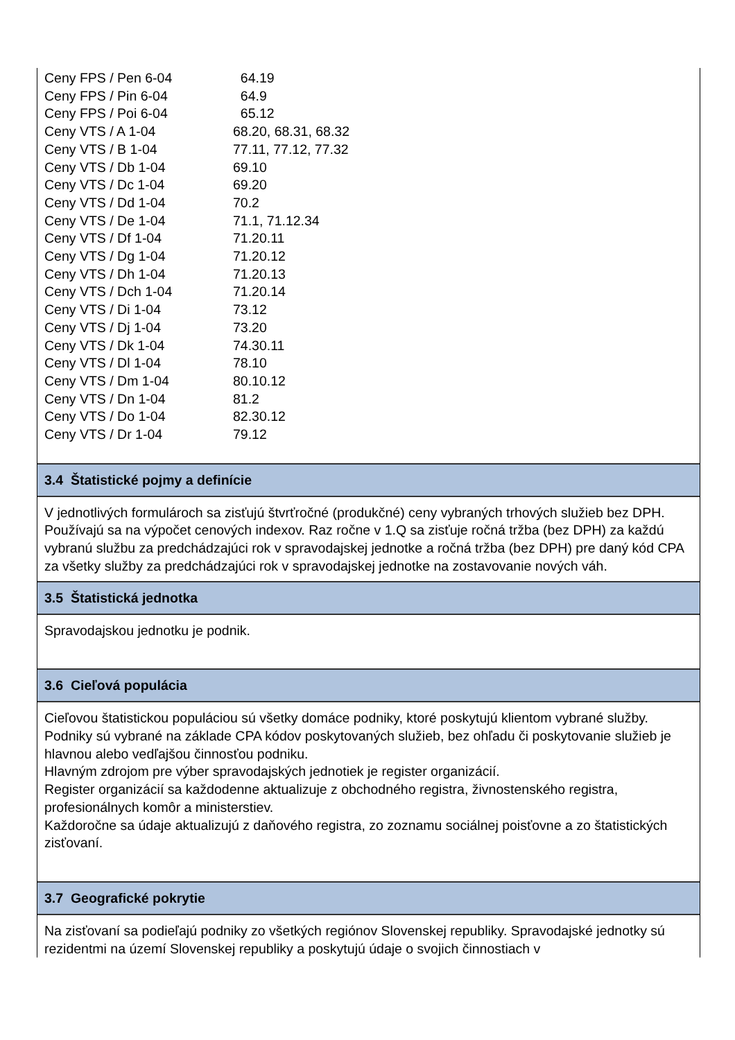| Ceny FPS / Pen 6-04 | 64.19 |
| Ceny FPS / Pin 6-04 | 64.9 |
| Ceny FPS / Poi 6-04 | 65.12 |
| Ceny VTS / A 1-04 | 68.20, 68.31, 68.32 |
| Ceny VTS / B 1-04 | 77.11, 77.12, 77.32 |
| Ceny VTS / Db 1-04 | 69.10 |
| Ceny VTS / Dc 1-04 | 69.20 |
| Ceny VTS / Dd 1-04 | 70.2 |
| Ceny VTS / De 1-04 | 71.1, 71.12.34 |
| Ceny VTS / Df 1-04 | 71.20.11 |
| Ceny VTS / Dg 1-04 | 71.20.12 |
| Ceny VTS / Dh 1-04 | 71.20.13 |
| Ceny VTS / Dch 1-04 | 71.20.14 |
| Ceny VTS / Di 1-04 | 73.12 |
| Ceny VTS / Dj 1-04 | 73.20 |
| Ceny VTS / Dk 1-04 | 74.30.11 |
| Ceny VTS / Dl 1-04 | 78.10 |
| Ceny VTS / Dm 1-04 | 80.10.12 |
| Ceny VTS / Dn 1-04 | 81.2 |
| Ceny VTS / Do 1-04 | 82.30.12 |
| Ceny VTS / Dr 1-04 | 79.12 |
3.4 Štatistické pojmy a definície
V jednotlivých formulároch sa zisťujú štvrťročné (produkčné) ceny vybraných trhových služieb bez DPH. Používajú sa na výpočet cenových indexov. Raz ročne v 1.Q sa zisťuje ročná tržba (bez DPH) za každú vybranú službu za predchádzajúci rok v spravodajskej jednotke a ročná tržba (bez DPH) pre daný kód CPA za všetky služby za predchádzajúci rok v spravodajskej jednotke na zostavovanie nových váh.
3.5 Štatistická jednotka
Spravodajskou jednotku je podnik.
3.6 Cieľová populácia
Cieľovou štatistickou populáciou sú všetky domáce podniky, ktoré poskytujú klientom vybrané služby. Podniky sú vybrané na základe CPA kódov poskytovaných služieb, bez ohľadu či poskytovanie služieb je hlavnou alebo vedľajšou činnosťou podniku.
Hlavným zdrojom pre výber spravodajských jednotiek je register organizácií.
Register organizácií sa každodenne aktualizuje z obchodného registra, živnostenského registra, profesionálnych komôr a ministerstiev.
Každoročne sa údaje aktualizujú z daňového registra, zo zoznamu sociálnej poisťovne a zo štatistických zisťovaní.
3.7 Geografické pokrytie
Na zisťovaní sa podieľajú podniky zo všetkých regiónov Slovenskej republiky. Spravodajské jednotky sú rezidentmi na území Slovenskej republiky a poskytujú údaje o svojich činnostiach v